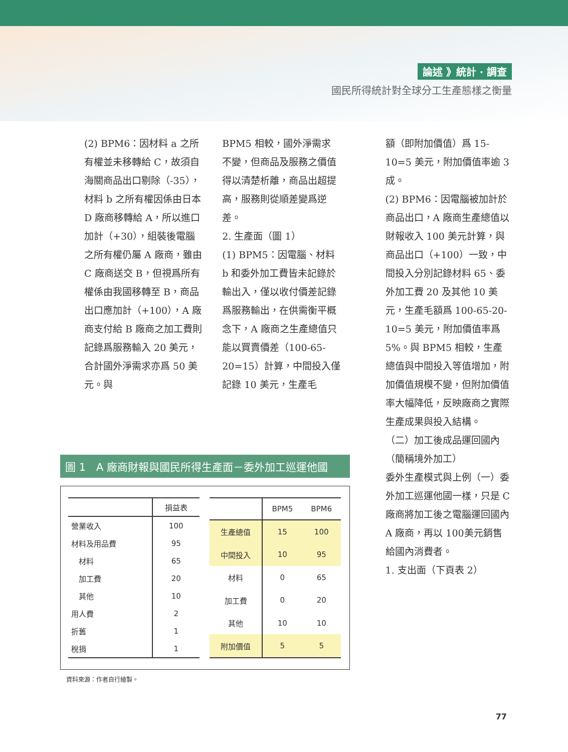論述 》統計 ‧ 調查
國民所得統計對全球分工生產態樣之衡量
(2) BPM6：因材料 a 之所有權並未移轉給 C，故須自海關商品出口剔除（-35），材料 b 之所有權因係由日本 D 廠商移轉給 A，所以進口加計（+30），組裝後電腦之所有權仍屬 A 廠商，雖由 C 廠商送交 B，但視爲所有權係由我國移轉至 B，商品出口應加計（+100），A 廠商支付給 B 廠商之加工費則記錄爲服務輸入 20 美元，合計國外淨需求亦爲 50 美元。與
BPM5 相較，國外淨需求不變，但商品及服務之價值得以清楚析離，商品出超提高，服務則從順差變爲逆差。
2. 生產面（圖 1）
(1) BPM5：因電腦、材料 b 和委外加工費皆未記錄於輸出入，僅以收付價差記錄爲服務輸出，在供需衡平概念下，A 廠商之生產總值只能以買賣價差（100-65-20=15）計算，中間投入僅記錄 10 美元，生產毛
額（即附加價值）爲 15-10=5 美元，附加價值率逾 3 成。
(2) BPM6：因電腦被加計於商品出口，A 廠商生產總值以財報收入 100 美元計算，與商品出口（+100）一致，中間投入分別記錄材料 65、委外加工費 20 及其他 10 美元，生產毛額爲 100-65-20-10=5 美元，附加價值率爲 5%。與 BPM5 相較，生產總值與中間投入等值增加，附加價值規模不變，但附加價值率大幅降低，反映廠商之實際生產成果與投入結構。
（二）加工後成品運回國內（簡稱境外加工）
委外生產模式與上例（一）委外加工巡運他國一樣，只是 C 廠商將加工後之電腦運回國內 A 廠商，再以 100美元銷售給國內消費者。
1. 支出面（下頁表 2）
圖 1　A 廠商財報與國民所得生產面－委外加工巡運他國
| | 損益表 |
| --- | --- |
| 營業收入 | 100 |
| 材料及用品費 | 95 |
| 材料 | 65 |
| 加工費 | 20 |
| 其他 | 10 |
| 用人費 | 2 |
| 折舊 | 1 |
| 稅捐 | 1 |
| | BPM5 | BPM6 |
| --- | --- | --- |
| 生產總值 | 15 | 100 |
| 中間投入 | 10 | 95 |
| 材料 | 0 | 65 |
| 加工費 | 0 | 20 |
| 其他 | 10 | 10 |
| 附加價值 | 5 | 5 |
資料來源：作者自行繪製。
77